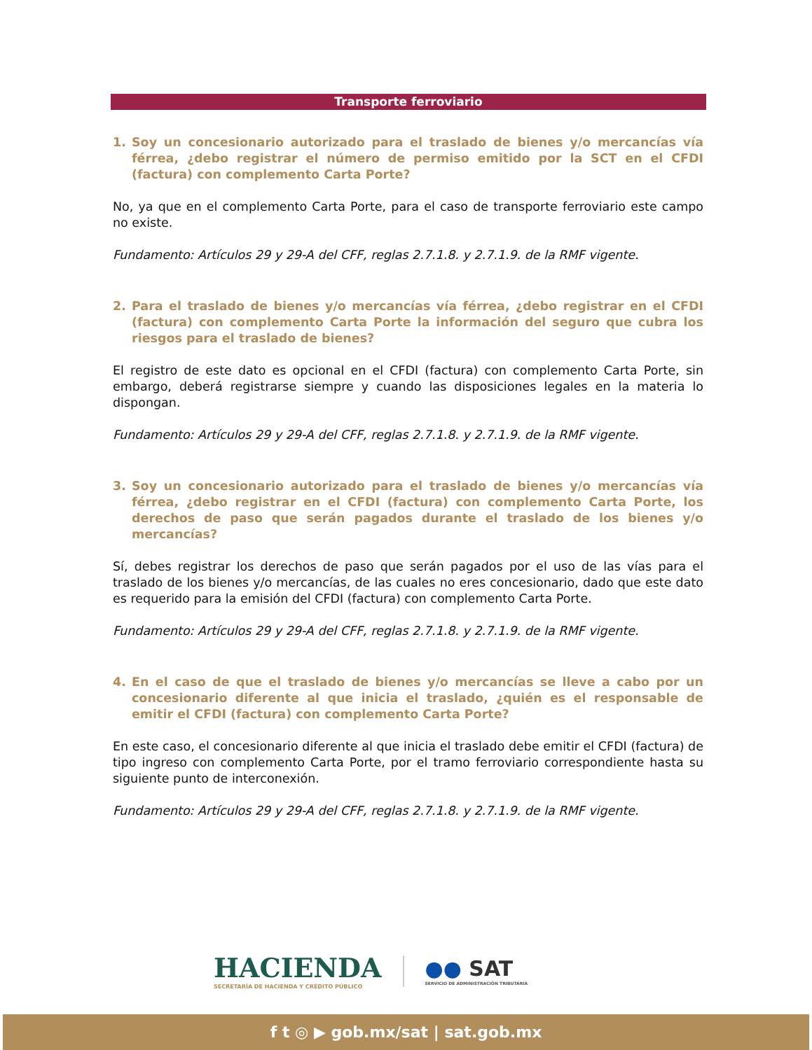Transporte ferroviario
1. Soy un concesionario autorizado para el traslado de bienes y/o mercancías vía férrea, ¿debo registrar el número de permiso emitido por la SCT en el CFDI (factura) con complemento Carta Porte?
No, ya que en el complemento Carta Porte, para el caso de transporte ferroviario este campo no existe.
Fundamento: Artículos 29 y 29-A del CFF, reglas 2.7.1.8. y 2.7.1.9. de la RMF vigente.
2. Para el traslado de bienes y/o mercancías vía férrea, ¿debo registrar en el CFDI (factura) con complemento Carta Porte la información del seguro que cubra los riesgos para el traslado de bienes?
El registro de este dato es opcional en el CFDI (factura) con complemento Carta Porte, sin embargo, deberá registrarse siempre y cuando las disposiciones legales en la materia lo dispongan.
Fundamento: Artículos 29 y 29-A del CFF, reglas 2.7.1.8. y 2.7.1.9. de la RMF vigente.
3. Soy un concesionario autorizado para el traslado de bienes y/o mercancías vía férrea, ¿debo registrar en el CFDI (factura) con complemento Carta Porte, los derechos de paso que serán pagados durante el traslado de los bienes y/o mercancías?
Sí, debes registrar los derechos de paso que serán pagados por el uso de las vías para el traslado de los bienes y/o mercancías, de las cuales no eres concesionario, dado que este dato es requerido para la emisión del CFDI (factura) con complemento Carta Porte.
Fundamento: Artículos 29 y 29-A del CFF, reglas 2.7.1.8. y 2.7.1.9. de la RMF vigente.
4. En el caso de que el traslado de bienes y/o mercancías se lleve a cabo por un concesionario diferente al que inicia el traslado, ¿quién es el responsable de emitir el CFDI (factura) con complemento Carta Porte?
En este caso, el concesionario diferente al que inicia el traslado debe emitir el CFDI (factura) de tipo ingreso con complemento Carta Porte, por el tramo ferroviario correspondiente hasta su siguiente punto de interconexión.
Fundamento: Artículos 29 y 29-A del CFF, reglas 2.7.1.8. y 2.7.1.9. de la RMF vigente.
HACIENDA
SECRETARÍA DE HACIENDA Y CRÉDITO PÚBLICO
●● SAT
SERVICIO DE ADMINISTRACIÓN TRIBUTARIA
f t ◎ ▶ gob.mx/sat | sat.gob.mx